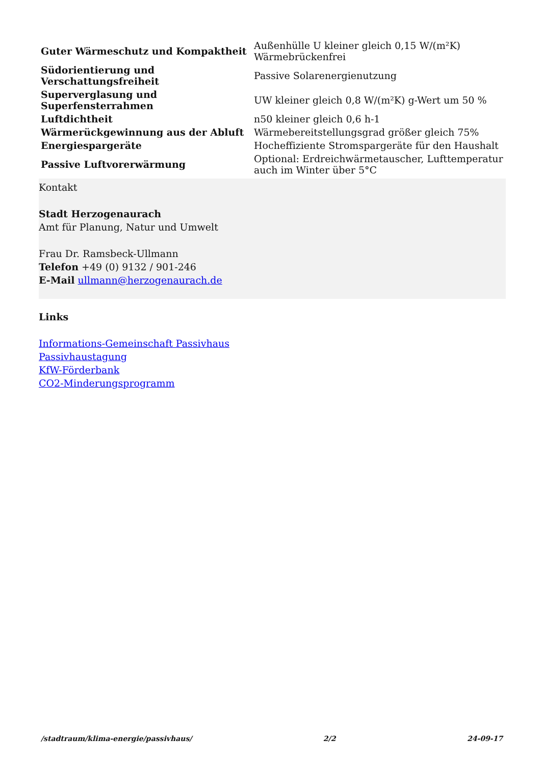| Guter Wärmeschutz und Kompaktheit | Außenhülle U kleiner gleich 0,15 W/(m²K) Wärmebrückenfrei |
| Südorientierung und Verschattungsfreiheit | Passive Solarenergienutzung |
| Superverglasung und Superfensterrahmen | UW kleiner gleich 0,8 W/(m²K) g-Wert um 50 % |
| Luftdichtheit | n50 kleiner gleich 0,6 h-1 |
| Wärmerückgewinnung aus der Abluft | Wärmebereitstellungsgrad größer gleich 75% |
| Energiespargeräte | Hocheffiziente Stromspargeräte für den Haushalt |
| Passive Luftvorerwärmung | Optional: Erdreichwärmetauscher, Lufttemperatur auch im Winter über 5°C |
Kontakt
Stadt Herzogenaurach
Amt für Planung, Natur und Umwelt
Frau Dr. Ramsbeck-Ullmann
Telefon +49 (0) 9132 / 901-246
E-Mail ullmann@herzogenaurach.de
Links
Informations-Gemeinschaft Passivhaus
Passivhaustagung
KfW-Förderbank
CO2-Minderungsprogramm
/stadtraum/klima-energie/passivhaus/ 2/2 24-09-17